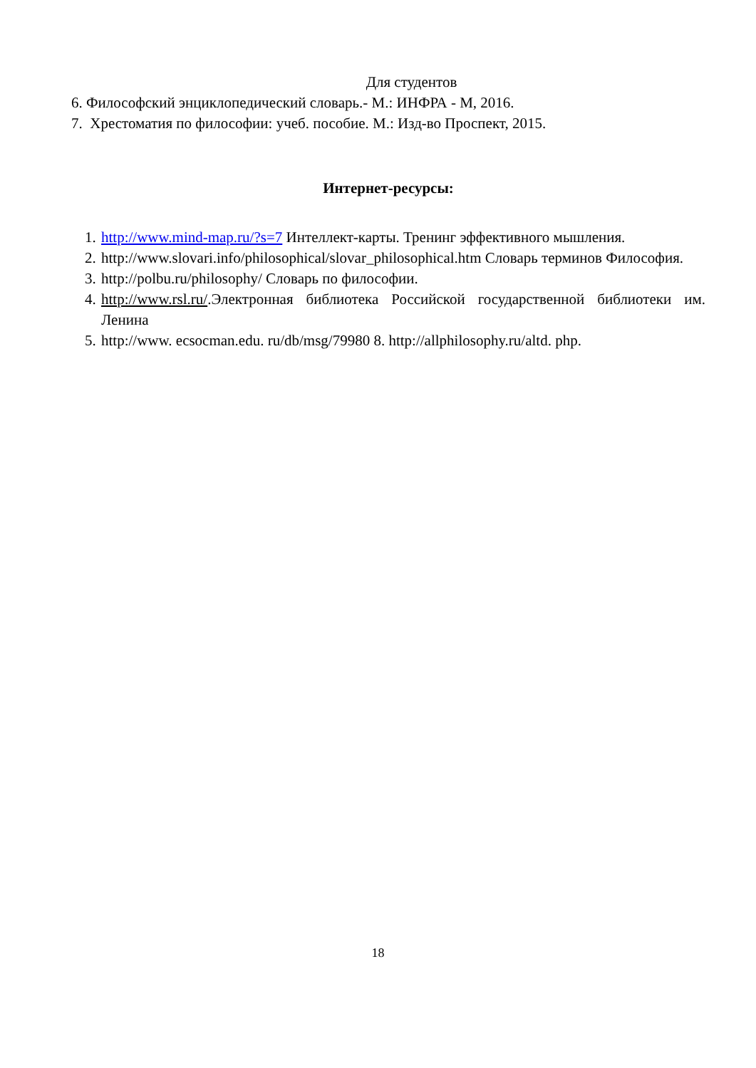Для студентов
6. Философский энциклопедический словарь.- М.: ИНФРА - М, 2016.
7. Хрестоматия по философии: учеб. пособие. М.: Изд-во Проспект, 2015.
Интернет-ресурсы:
1. http://www.mind-map.ru/?s=7 Интеллект-карты. Тренинг эффективного мышления.
2. http://www.slovari.info/philosophical/slovar_philosophical.htm Словарь терминов Философия.
3. http://polbu.ru/philosophy/ Словарь по философии.
4. http://www.rsl.ru/.Электронная библиотека Российской государственной библиотеки им. Ленина
5. http://www. ecsocman.edu. ru/db/msg/79980 8. http://allphilosophy.ru/altd. php.
18